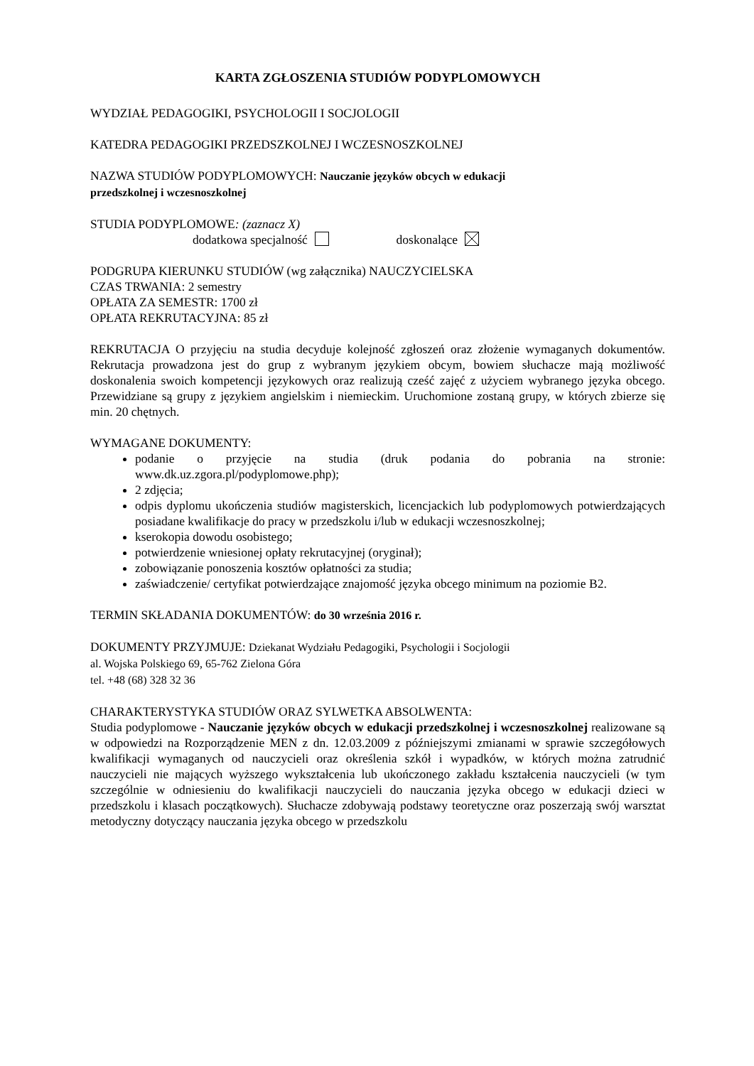KARTA ZGŁOSZENIA STUDIÓW PODYPLOMOWYCH
WYDZIAŁ PEDAGOGIKI, PSYCHOLOGII I SOCJOLOGII
KATEDRA PEDAGOGIKI PRZEDSZKOLNEJ I WCZESNOSZKOLNEJ
NAZWA STUDIÓW PODYPLOMOWYCH: Nauczanie języków obcych w edukacji
przedszkolnej i wczesnoszkolnej
STUDIA PODYPLOMOWE: (zaznacz X)
dodatkowa specjalność doskonalące
PODGRUPA KIERUNKU STUDIÓW (wg załącznika) NAUCZYCIELSKA
CZAS TRWANIA: 2 semestry
OPŁATA ZA SEMESTR: 1700 zł
OPŁATA REKRUTACYJNA: 85 zł
REKRUTACJA O przyjęciu na studia decyduje kolejność zgłoszeń oraz złożenie wymaganych dokumentów. Rekrutacja prowadzona jest do grup z wybranym językiem obcym, bowiem słuchacze mają możliwość doskonalenia swoich kompetencji językowych oraz realizują cześć zajęć z użyciem wybranego języka obcego. Przewidziane są grupy z językiem angielskim i niemieckim. Uruchomione zostaną grupy, w których zbierze się min. 20 chętnych.
WYMAGANE DOKUMENTY:
podanie o przyjęcie na studia (druk podania do pobrania na stronie: www.dk.uz.zgora.pl/podyplomowe.php);
2 zdjęcia;
odpis dyplomu ukończenia studiów magisterskich, licencjackich lub podyplomowych potwierdzających posiadane kwalifikacje do pracy w przedszkolu i/lub w edukacji wczesnoszkolnej;
kserokopia dowodu osobistego;
potwierdzenie wniesionej opłaty rekrutacyjnej (oryginał);
zobowiązanie ponoszenia kosztów opłatności za studia;
zaświadczenie/ certyfikat potwierdzające znajomość języka obcego minimum na poziomie B2.
TERMIN SKŁADANIA DOKUMENTÓW: do 30 września 2016 r.
DOKUMENTY PRZYJMUJE: Dziekanat Wydziału Pedagogiki, Psychologii i Socjologii
al. Wojska Polskiego 69, 65-762 Zielona Góra
tel. +48 (68) 328 32 36
CHARAKTERYSTYKA STUDIÓW ORAZ SYLWETKA ABSOLWENTA:
Studia podyplomowe - Nauczanie języków obcych w edukacji przedszkolnej i wczesnoszkolnej realizowane są w odpowiedzi na Rozporządzenie MEN z dn. 12.03.2009 z późniejszymi zmianami w sprawie szczegółowych kwalifikacji wymaganych od nauczycieli oraz określenia szkół i wypadków, w których można zatrudnić nauczycieli nie mających wyższego wykształcenia lub ukończonego zakładu kształcenia nauczycieli (w tym szczególnie w odniesieniu do kwalifikacji nauczycieli do nauczania języka obcego w edukacji dzieci w przedszkolu i klasach początkowych). Słuchacze zdobywają podstawy teoretyczne oraz poszerzają swój warsztat metodyczny dotyczący nauczania języka obcego w przedszkolu